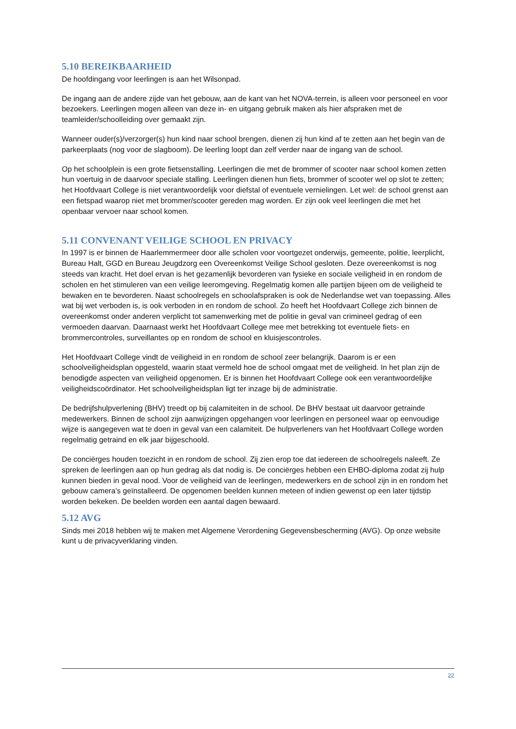5.10 BEREIKBAARHEID
De hoofdingang voor leerlingen is aan het Wilsonpad.
De ingang aan de andere zijde van het gebouw, aan de kant van het NOVA-terrein, is alleen voor personeel en voor bezoekers. Leerlingen mogen alleen van deze in- en uitgang gebruik maken als hier afspraken met de teamleider/schoolleiding over gemaakt zijn.
Wanneer ouder(s)/verzorger(s) hun kind naar school brengen, dienen zij hun kind af te zetten aan het begin van de parkeerplaats (nog voor de slagboom). De leerling loopt dan zelf verder naar de ingang van de school.
Op het schoolplein is een grote fietsenstalling. Leerlingen die met de brommer of scooter naar school komen zetten hun voertuig in de daarvoor speciale stalling. Leerlingen dienen hun fiets, brommer of scooter wel op slot te zetten; het Hoofdvaart College is niet verantwoordelijk voor diefstal of eventuele vernielingen. Let wel: de school grenst aan een fietspad waarop niet met brommer/scooter gereden mag worden. Er zijn ook veel leerlingen die met het openbaar vervoer naar school komen.
5.11 CONVENANT VEILIGE SCHOOL EN PRIVACY
In 1997 is er binnen de Haarlemmermeer door alle scholen voor voortgezet onderwijs, gemeente, politie, leerplicht, Bureau Halt, GGD en Bureau Jeugdzorg een Overeenkomst Veilige School gesloten. Deze overeenkomst is nog steeds van kracht. Het doel ervan is het gezamenlijk bevorderen van fysieke en sociale veiligheid in en rondom de scholen en het stimuleren van een veilige leeromgeving. Regelmatig komen alle partijen bijeen om de veiligheid te bewaken en te bevorderen. Naast schoolregels en schoolafspraken is ook de Nederlandse wet van toepassing. Alles wat bij wet verboden is, is ook verboden in en rondom de school. Zo heeft het Hoofdvaart College zich binnen de overeenkomst onder anderen verplicht tot samenwerking met de politie in geval van crimineel gedrag of een vermoeden daarvan. Daarnaast werkt het Hoofdvaart College mee met betrekking tot eventuele fiets- en brommercontroles, surveillantes op en rondom de school en kluisjescontroles.
Het Hoofdvaart College vindt de veiligheid in en rondom de school zeer belangrijk. Daarom is er een schoolveiligheidsplan opgesteld, waarin staat vermeld hoe de school omgaat met de veiligheid. In het plan zijn de benodigde aspecten van veiligheid opgenomen. Er is binnen het Hoofdvaart College ook een verantwoordelijke veiligheidscoördinator. Het schoolveiligheidsplan ligt ter inzage bij de administratie.
De bedrijfshulpverlening (BHV) treedt op bij calamiteiten in de school. De BHV bestaat uit daarvoor getrainde medewerkers. Binnen de school zijn aanwijzingen opgehangen voor leerlingen en personeel waar op eenvoudige wijze is aangegeven wat te doen in geval van een calamiteit. De hulpverleners van het Hoofdvaart College worden regelmatig getraind en elk jaar bijgeschoold.
De conciërges houden toezicht in en rondom de school. Zij zien erop toe dat iedereen de schoolregels naleeft. Ze spreken de leerlingen aan op hun gedrag als dat nodig is. De conciërges hebben een EHBO-diploma zodat zij hulp kunnen bieden in geval nood. Voor de veiligheid van de leerlingen, medewerkers en de school zijn in en rondom het gebouw camera’s geïnstalleerd. De opgenomen beelden kunnen meteen of indien gewenst op een later tijdstip worden bekeken. De beelden worden een aantal dagen bewaard.
5.12 AVG
Sinds mei 2018 hebben wij te maken met Algemene Verordening Gegevensbescherming (AVG). Op onze website kunt u de privacyverklaring vinden.
22